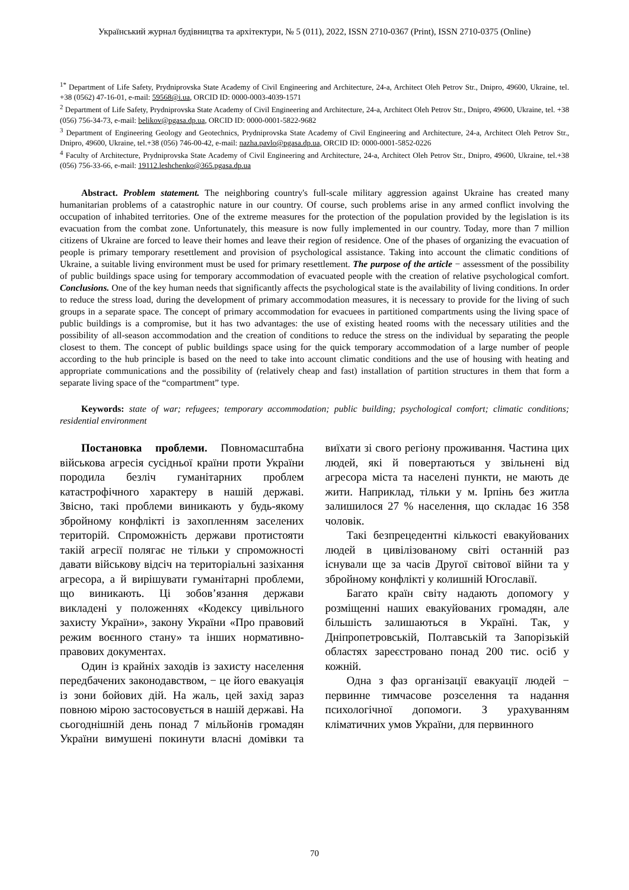Український журнал будівництва та архітектури, № 5 (011), 2022, ISSN 2710-0367 (Print), ISSN 2710-0375 (Online)
<sup>1*</sup> Department of Life Safety, Prydniprovska State Academy of Civil Engineering and Architecture, 24-a, Architect Oleh Petrov Str., Dnipro, 49600, Ukraine, tel. +38 (0562) 47-16-01, e-mail: 59568@i.ua, ORCID ID: 0000-0003-4039-1571
<sup>2</sup> Department of Life Safety, Prydniprovska State Academy of Civil Engineering and Architecture, 24-a, Architect Oleh Petrov Str., Dnipro, 49600, Ukraine, tel. +38 (056) 756-34-73, e-mail: belikov@pgasa.dp.ua, ORCID ID: 0000-0001-5822-9682
<sup>3</sup> Department of Engineering Geology and Geotechnics, Prydniprovska State Academy of Civil Engineering and Architecture, 24-a, Architect Oleh Petrov Str., Dnipro, 49600, Ukraine, tel.+38 (056) 746-00-42, e-mail: nazha.pavlo@pgasa.dp.ua, ORCID ID: 0000-0001-5852-0226
<sup>4</sup> Faculty of Architecture, Prydniprovska State Academy of Civil Engineering and Architecture, 24-a, Architect Oleh Petrov Str., Dnipro, 49600, Ukraine, tel.+38 (056) 756-33-66, e-mail: 19112.leshchenko@365.pgasa.dp.ua
Abstract. Problem statement. The neighboring country's full-scale military aggression against Ukraine has created many humanitarian problems of a catastrophic nature in our country. Of course, such problems arise in any armed conflict involving the occupation of inhabited territories. One of the extreme measures for the protection of the population provided by the legislation is its evacuation from the combat zone. Unfortunately, this measure is now fully implemented in our country. Today, more than 7 million citizens of Ukraine are forced to leave their homes and leave their region of residence. One of the phases of organizing the evacuation of people is primary temporary resettlement and provision of psychological assistance. Taking into account the climatic conditions of Ukraine, a suitable living environment must be used for primary resettlement. The purpose of the article − assessment of the possibility of public buildings space using for temporary accommodation of evacuated people with the creation of relative psychological comfort. Conclusions. One of the key human needs that significantly affects the psychological state is the availability of living conditions. In order to reduce the stress load, during the development of primary accommodation measures, it is necessary to provide for the living of such groups in a separate space. The concept of primary accommodation for evacuees in partitioned compartments using the living space of public buildings is a compromise, but it has two advantages: the use of existing heated rooms with the necessary utilities and the possibility of all-season accommodation and the creation of conditions to reduce the stress on the individual by separating the people closest to them. The concept of public buildings space using for the quick temporary accommodation of a large number of people according to the hub principle is based on the need to take into account climatic conditions and the use of housing with heating and appropriate communications and the possibility of (relatively cheap and fast) installation of partition structures in them that form a separate living space of the “compartment” type.
Keywords: state of war; refugees; temporary accommodation; public building; psychological comfort; climatic conditions; residential environment
Постановка проблеми. Повномасштабна військова агресія сусідньої країни проти України породила безліч гуманітарних проблем катастрофічного характеру в нашій державі. Звісно, такі проблеми виникають у будь-якому збройному конфлікті із захопленням заселених територій. Спроможність держави протистояти такій агресії полягає не тільки у спроможності давати військову відсіч на територіальні зазіхання агресора, а й вирішувати гуманітарні проблеми, що виникають. Ці зобов’язання держави викладені у положеннях «Кодексу цивільного захисту України», закону України «Про правовий режим воєнного стану» та інших нормативно-правових документах.
Один із крайніх заходів із захисту населення передбачених законодавством, − це його евакуація із зони бойових дій. На жаль, цей захід зараз повною мірою застосовується в нашій державі. На сьогоднішній день понад 7 мільйонів громадян України вимушені покинути власні домівки та виїхати зі свого регіону проживання. Частина цих людей, які й повертаються у звільнені від агресора міста та населені пункти, не мають де жити. Наприклад, тільки у м. Ірпінь без житла залишилося 27 % населення, що складає 16 358 чоловік.
Такі безпрецедентні кількості евакуйованих людей в цивілізованому світі останній раз існували ще за часів Другої світової війни та у збройному конфлікті у колишній Югославії.
Багато країн світу надають допомогу у розміщенні наших евакуйованих громадян, але більшість залишаються в Україні. Так, у Дніпропетровській, Полтавській та Запорізькій областях зареєстровано понад 200 тис. осіб у кожній.
Одна з фаз організації евакуації людей − первинне тимчасове розселення та надання психологічної допомоги. З урахуванням кліматичних умов України, для первинного
70